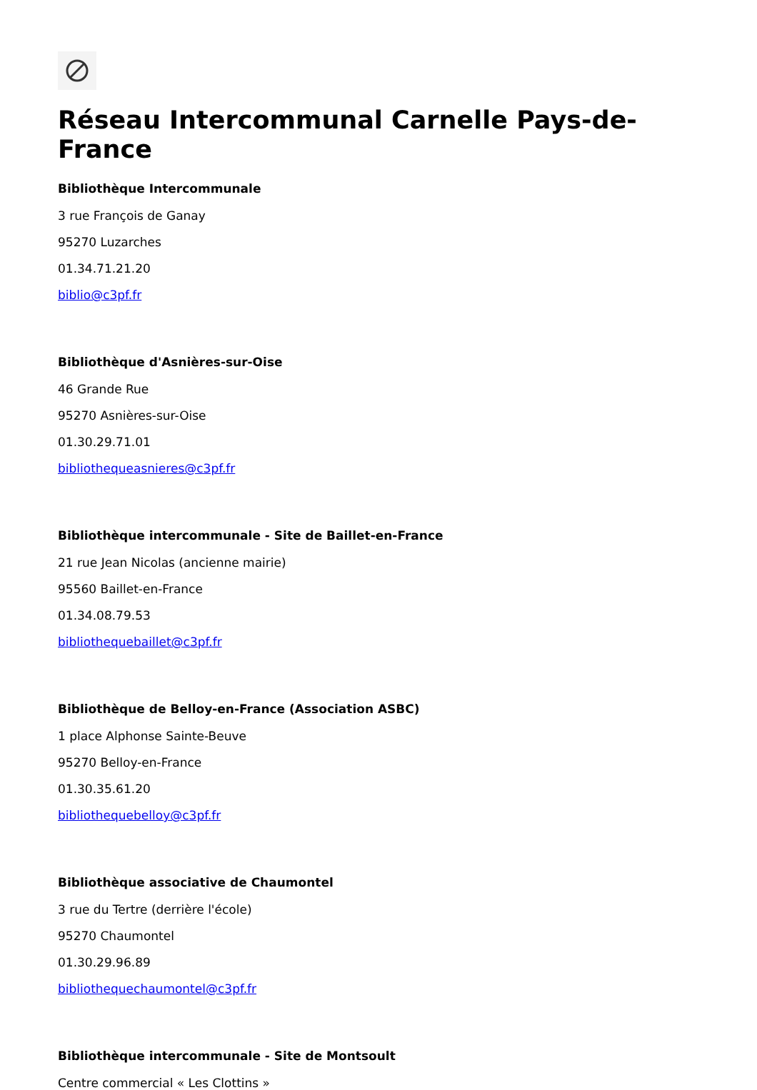Réseau Intercommunal Carnelle Pays-de-France
Bibliothèque Intercommunale
3 rue François de Ganay
95270 Luzarches
01.34.71.21.20
biblio@c3pf.fr
Bibliothèque d'Asnières-sur-Oise
46 Grande Rue
95270 Asnières-sur-Oise
01.30.29.71.01
bibliothequeasnieres@c3pf.fr
Bibliothèque intercommunale - Site de Baillet-en-France
21 rue Jean Nicolas (ancienne mairie)
95560 Baillet-en-France
01.34.08.79.53
bibliothequebaillet@c3pf.fr
Bibliothèque de Belloy-en-France (Association ASBC)
1 place Alphonse Sainte-Beuve
95270 Belloy-en-France
01.30.35.61.20
bibliothequebelloy@c3pf.fr
Bibliothèque associative de Chaumontel
3 rue du Tertre (derrière l'école)
95270 Chaumontel
01.30.29.96.89
bibliothequechaumontel@c3pf.fr
Bibliothèque intercommunale - Site de Montsoult
Centre commercial « Les Clottins »